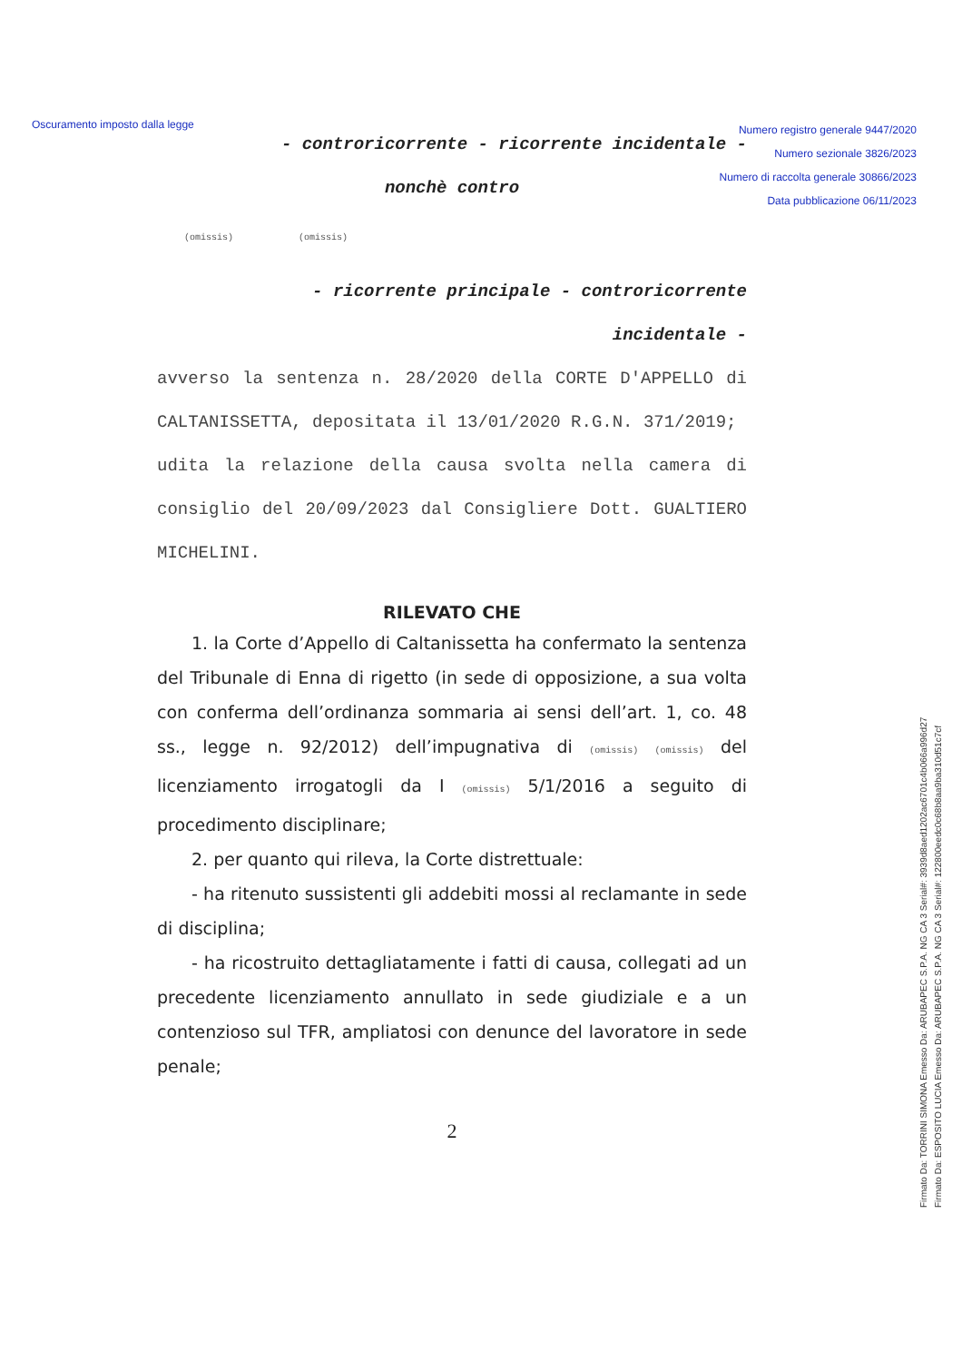Oscuramento imposto dalla legge
Numero registro generale 9447/2020
Numero sezionale 3826/2023
Numero di raccolta generale 30866/2023
Data pubblicazione 06/11/2023
- controricorrente - ricorrente incidentale -
nonchè contro
(omissis) (omissis)
- ricorrente principale - controricorrente
incidentale -
avverso la sentenza n. 28/2020 della CORTE D'APPELLO di CALTANISSETTA, depositata il 13/01/2020 R.G.N. 371/2019;
udita la relazione della causa svolta nella camera di consiglio del 20/09/2023 dal Consigliere Dott. GUALTIERO MICHELINI.
RILEVATO CHE
1. la Corte d’Appello di Caltanissetta ha confermato la sentenza del Tribunale di Enna di rigetto (in sede di opposizione, a sua volta con conferma dell’ordinanza sommaria ai sensi dell’art. 1, co. 48 ss., legge n. 92/2012) dell’impugnativa di (omissis) (omissis) del licenziamento irrogatogli da I (omissis) 5/1/2016 a seguito di procedimento disciplinare;
2. per quanto qui rileva, la Corte distrettuale:
- ha ritenuto sussistenti gli addebiti mossi al reclamante in sede di disciplina;
- ha ricostruito dettagliatamente i fatti di causa, collegati ad un precedente licenziamento annullato in sede giudiziale e a un contenzioso sul TFR, ampliatosi con denunce del lavoratore in sede penale;
2
Firmato Da: TORRINI SIMONA Emesso Da: ARUBAPEC S.P.A. NG CA 3 Serial#: 3939d8aed1202ac6701c4b066a996d27
Firmato Da: ESPOSITO LUCIA Emesso Da: ARUBAPEC S.P.A. NG CA 3 Serial#: 122800eedc0c68b8aa9ba310d51c7cf